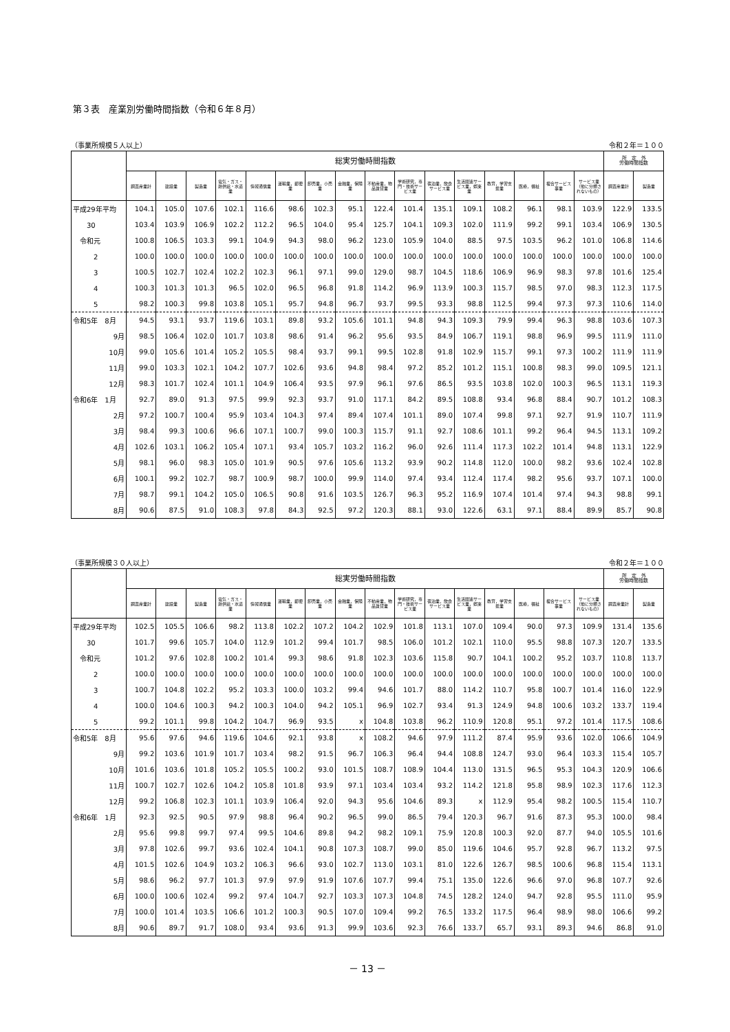第３表　産業別労働時間指数（令和６年８月）
（事業所規模５人以上） 令和２年＝１００
| | 総実労働時間指数 | | | | | | | | | | | | | | | | 所 定 外 労働時間指数 | |
| --- | --- | --- | --- | --- | --- | --- | --- | --- | --- | --- | --- | --- | --- | --- | --- | --- | --- | --- |
| | 調査産業計 | 建設業 | 製造業 | 電気・ガス・熱供給・水道業 | 情報通信業 | 運輸業，郵便業 | 卸売業，小売業 | 金融業，保険業 | 不動産業，物品賃貸業 | 学術研究，専門・技術サービス業 | 宿泊業，飲食サービス業 | 生活関連サービス業，娯楽業 | 教育，学習支援業 | 医療，福祉 | 複合サービス事業 | サービス業（他に分類されないもの） | 調査産業計 | 製造業 |
| 平成29年平均 | 104.1 | 105.0 | 107.6 | 102.1 | 116.6 | 98.6 | 102.3 | 95.1 | 122.4 | 101.4 | 135.1 | 109.1 | 108.2 | 96.1 | 98.1 | 103.9 | 122.9 | 133.5 |
| 30 | 103.4 | 103.9 | 106.9 | 102.2 | 112.2 | 96.5 | 104.0 | 95.4 | 125.7 | 104.1 | 109.3 | 102.0 | 111.9 | 99.2 | 99.1 | 103.4 | 106.9 | 130.5 |
| 令和元 | 100.8 | 106.5 | 103.3 | 99.1 | 104.9 | 94.3 | 98.0 | 96.2 | 123.0 | 105.9 | 104.0 | 88.5 | 97.5 | 103.5 | 96.2 | 101.0 | 106.8 | 114.6 |
| 2 | 100.0 | 100.0 | 100.0 | 100.0 | 100.0 | 100.0 | 100.0 | 100.0 | 100.0 | 100.0 | 100.0 | 100.0 | 100.0 | 100.0 | 100.0 | 100.0 | 100.0 | 100.0 |
| 3 | 100.5 | 102.7 | 102.4 | 102.2 | 102.3 | 96.1 | 97.1 | 99.0 | 129.0 | 98.7 | 104.5 | 118.6 | 106.9 | 96.9 | 98.3 | 97.8 | 101.6 | 125.4 |
| 4 | 100.3 | 101.3 | 101.3 | 96.5 | 102.0 | 96.5 | 96.8 | 91.8 | 114.2 | 96.9 | 113.9 | 100.3 | 115.7 | 98.5 | 97.0 | 98.3 | 112.3 | 117.5 |
| 5 | 98.2 | 100.3 | 99.8 | 103.8 | 105.1 | 95.7 | 94.8 | 96.7 | 93.7 | 99.5 | 93.3 | 98.8 | 112.5 | 99.4 | 97.3 | 97.3 | 110.6 | 114.0 |
| 令和5年 8月 | 94.5 | 93.1 | 93.7 | 119.6 | 103.1 | 89.8 | 93.2 | 105.6 | 101.1 | 94.8 | 94.3 | 109.3 | 79.9 | 99.4 | 96.3 | 98.8 | 103.6 | 107.3 |
| 9月 | 98.5 | 106.4 | 102.0 | 101.7 | 103.8 | 98.6 | 91.4 | 96.2 | 95.6 | 93.5 | 84.9 | 106.7 | 119.1 | 98.8 | 96.9 | 99.5 | 111.9 | 111.0 |
| 10月 | 99.0 | 105.6 | 101.4 | 105.2 | 105.5 | 98.4 | 93.7 | 99.1 | 99.5 | 102.8 | 91.8 | 102.9 | 115.7 | 99.1 | 97.3 | 100.2 | 111.9 | 111.9 |
| 11月 | 99.0 | 103.3 | 102.1 | 104.2 | 107.7 | 102.6 | 93.6 | 94.8 | 98.4 | 97.2 | 85.2 | 101.2 | 115.1 | 100.8 | 98.3 | 99.0 | 109.5 | 121.1 |
| 12月 | 98.3 | 101.7 | 102.4 | 101.1 | 104.9 | 106.4 | 93.5 | 97.9 | 96.1 | 97.6 | 86.5 | 93.5 | 103.8 | 102.0 | 100.3 | 96.5 | 113.1 | 119.3 |
| 令和6年 1月 | 92.7 | 89.0 | 91.3 | 97.5 | 99.9 | 92.3 | 93.7 | 91.0 | 117.1 | 84.2 | 89.5 | 108.8 | 93.4 | 96.8 | 88.4 | 90.7 | 101.2 | 108.3 |
| 2月 | 97.2 | 100.7 | 100.4 | 95.9 | 103.4 | 104.3 | 97.4 | 89.4 | 107.4 | 101.1 | 89.0 | 107.4 | 99.8 | 97.1 | 92.7 | 91.9 | 110.7 | 111.9 |
| 3月 | 98.4 | 99.3 | 100.6 | 96.6 | 107.1 | 100.7 | 99.0 | 100.3 | 115.7 | 91.1 | 92.7 | 108.6 | 101.1 | 99.2 | 96.4 | 94.5 | 113.1 | 109.2 |
| 4月 | 102.6 | 103.1 | 106.2 | 105.4 | 107.1 | 93.4 | 105.7 | 103.2 | 116.2 | 96.0 | 92.6 | 111.4 | 117.3 | 102.2 | 101.4 | 94.8 | 113.1 | 122.9 |
| 5月 | 98.1 | 96.0 | 98.3 | 105.0 | 101.9 | 90.5 | 97.6 | 105.6 | 113.2 | 93.9 | 90.2 | 114.8 | 112.0 | 100.0 | 98.2 | 93.6 | 102.4 | 102.8 |
| 6月 | 100.1 | 99.2 | 102.7 | 98.7 | 100.9 | 98.7 | 100.0 | 99.9 | 114.0 | 97.4 | 93.4 | 112.4 | 117.4 | 98.2 | 95.6 | 93.7 | 107.1 | 100.0 |
| 7月 | 98.7 | 99.1 | 104.2 | 105.0 | 106.5 | 90.8 | 91.6 | 103.5 | 126.7 | 96.3 | 95.2 | 116.9 | 107.4 | 101.4 | 97.4 | 94.3 | 98.8 | 99.1 |
| 8月 | 90.6 | 87.5 | 91.0 | 108.3 | 97.8 | 84.3 | 92.5 | 97.2 | 120.3 | 88.1 | 93.0 | 122.6 | 63.1 | 97.1 | 88.4 | 89.9 | 85.7 | 90.8 |
（事業所規模３０人以上） 令和２年＝１００
| | 総実労働時間指数 | | | | | | | | | | | | | | | | 所 定 外 労働時間指数 | |
| --- | --- | --- | --- | --- | --- | --- | --- | --- | --- | --- | --- | --- | --- | --- | --- | --- | --- | --- |
| | 調査産業計 | 建設業 | 製造業 | 電気・ガス・熱供給・水道業 | 情報通信業 | 運輸業，郵便業 | 卸売業，小売業 | 金融業，保険業 | 不動産業，物品賃貸業 | 学術研究，専門・技術サービス業 | 宿泊業，飲食サービス業 | 生活関連サービス業，娯楽業 | 教育，学習支援業 | 医療，福祉 | 複合サービス事業 | サービス業（他に分類されないもの） | 調査産業計 | 製造業 |
| 平成29年平均 | 102.5 | 105.5 | 106.6 | 98.2 | 113.8 | 102.2 | 107.2 | 104.2 | 102.9 | 101.8 | 113.1 | 107.0 | 109.4 | 90.0 | 97.3 | 109.9 | 131.4 | 135.6 |
| 30 | 101.7 | 99.6 | 105.7 | 104.0 | 112.9 | 101.2 | 99.4 | 101.7 | 98.5 | 106.0 | 101.2 | 102.1 | 110.0 | 95.5 | 98.8 | 107.3 | 120.7 | 133.5 |
| 令和元 | 101.2 | 97.6 | 102.8 | 100.2 | 101.4 | 99.3 | 98.6 | 91.8 | 102.3 | 103.6 | 115.8 | 90.7 | 104.1 | 100.2 | 95.2 | 103.7 | 110.8 | 113.7 |
| 2 | 100.0 | 100.0 | 100.0 | 100.0 | 100.0 | 100.0 | 100.0 | 100.0 | 100.0 | 100.0 | 100.0 | 100.0 | 100.0 | 100.0 | 100.0 | 100.0 | 100.0 | 100.0 |
| 3 | 100.7 | 104.8 | 102.2 | 95.2 | 103.3 | 100.0 | 103.2 | 99.4 | 94.6 | 101.7 | 88.0 | 114.2 | 110.7 | 95.8 | 100.7 | 101.4 | 116.0 | 122.9 |
| 4 | 100.0 | 104.6 | 100.3 | 94.2 | 100.3 | 104.0 | 94.2 | 105.1 | 96.9 | 102.7 | 93.4 | 91.3 | 124.9 | 94.8 | 100.6 | 103.2 | 133.7 | 119.4 |
| 5 | 99.2 | 101.1 | 99.8 | 104.2 | 104.7 | 96.9 | 93.5 | x | 104.8 | 103.8 | 96.2 | 110.9 | 120.8 | 95.1 | 97.2 | 101.4 | 117.5 | 108.6 |
| 令和5年 8月 | 95.6 | 97.6 | 94.6 | 119.6 | 104.6 | 92.1 | 93.8 | x | 108.2 | 94.6 | 97.9 | 111.2 | 87.4 | 95.9 | 93.6 | 102.0 | 106.6 | 104.9 |
| 9月 | 99.2 | 103.6 | 101.9 | 101.7 | 103.4 | 98.2 | 91.5 | 96.7 | 106.3 | 96.4 | 94.4 | 108.8 | 124.7 | 93.0 | 96.4 | 103.3 | 115.4 | 105.7 |
| 10月 | 101.6 | 103.6 | 101.8 | 105.2 | 105.5 | 100.2 | 93.0 | 101.5 | 108.7 | 108.9 | 104.4 | 113.0 | 131.5 | 96.5 | 95.3 | 104.3 | 120.9 | 106.6 |
| 11月 | 100.7 | 102.7 | 102.6 | 104.2 | 105.8 | 101.8 | 93.9 | 97.1 | 103.4 | 103.4 | 93.2 | 114.2 | 121.8 | 95.8 | 98.9 | 102.3 | 117.6 | 112.3 |
| 12月 | 99.2 | 106.8 | 102.3 | 101.1 | 103.9 | 106.4 | 92.0 | 94.3 | 95.6 | 104.6 | 89.3 | x | 112.9 | 95.4 | 98.2 | 100.5 | 115.4 | 110.7 |
| 令和6年 1月 | 92.3 | 92.5 | 90.5 | 97.9 | 98.8 | 96.4 | 90.2 | 96.5 | 99.0 | 86.5 | 79.4 | 120.3 | 96.7 | 91.6 | 87.3 | 95.3 | 100.0 | 98.4 |
| 2月 | 95.6 | 99.8 | 99.7 | 97.4 | 99.5 | 104.6 | 89.8 | 94.2 | 98.2 | 109.1 | 75.9 | 120.8 | 100.3 | 92.0 | 87.7 | 94.0 | 105.5 | 101.6 |
| 3月 | 97.8 | 102.6 | 99.7 | 93.6 | 102.4 | 104.1 | 90.8 | 107.3 | 108.7 | 99.0 | 85.0 | 119.6 | 104.6 | 95.7 | 92.8 | 96.7 | 113.2 | 97.5 |
| 4月 | 101.5 | 102.6 | 104.9 | 103.2 | 106.3 | 96.6 | 93.0 | 102.7 | 113.0 | 103.1 | 81.0 | 122.6 | 126.7 | 98.5 | 100.6 | 96.8 | 115.4 | 113.1 |
| 5月 | 98.6 | 96.2 | 97.7 | 101.3 | 97.9 | 97.9 | 91.9 | 107.6 | 107.7 | 99.4 | 75.1 | 135.0 | 122.6 | 96.6 | 97.0 | 96.8 | 107.7 | 92.6 |
| 6月 | 100.0 | 100.6 | 102.4 | 99.2 | 97.4 | 104.7 | 92.7 | 103.3 | 107.3 | 104.8 | 74.5 | 128.2 | 124.0 | 94.7 | 92.8 | 95.5 | 111.0 | 95.9 |
| 7月 | 100.0 | 101.4 | 103.5 | 106.6 | 101.2 | 100.3 | 90.5 | 107.0 | 109.4 | 99.2 | 76.5 | 133.2 | 117.5 | 96.4 | 98.9 | 98.0 | 106.6 | 99.2 |
| 8月 | 90.6 | 89.7 | 91.7 | 108.0 | 93.4 | 93.6 | 91.3 | 99.9 | 103.6 | 92.3 | 76.6 | 133.7 | 65.7 | 93.1 | 89.3 | 94.6 | 86.8 | 91.0 |
－ 13 －